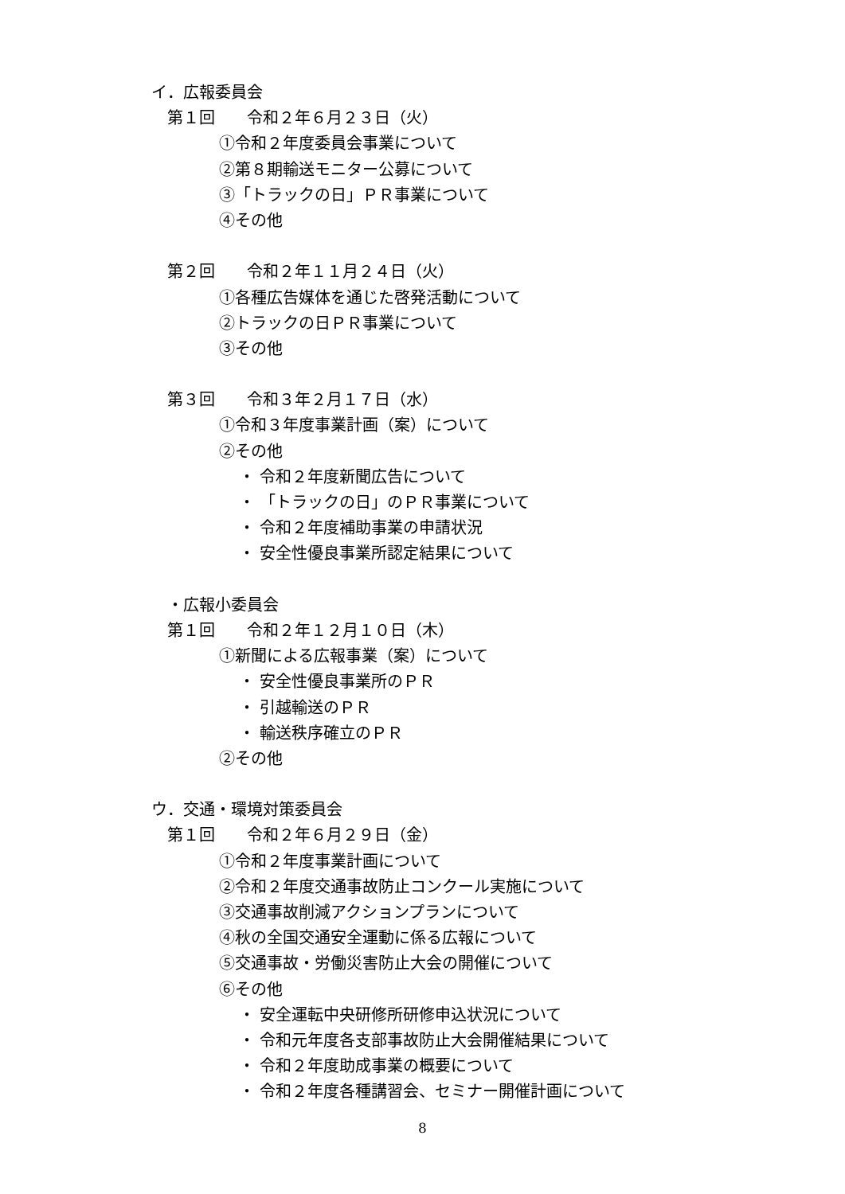イ．広報委員会
第１回　　令和２年６月２３日（火）
①令和２年度委員会事業について
②第８期輸送モニター公募について
③「トラックの日」ＰＲ事業について
④その他
第２回　　令和２年１１月２４日（火）
①各種広告媒体を通じた啓発活動について
②トラックの日ＰＲ事業について
③その他
第３回　　令和３年２月１７日（水）
①令和３年度事業計画（案）について
②その他
・ 令和２年度新聞広告について
・ 「トラックの日」のＰＲ事業について
・ 令和２年度補助事業の申請状況
・ 安全性優良事業所認定結果について
・広報小委員会
第１回　　令和２年１２月１０日（木）
①新聞による広報事業（案）について
・ 安全性優良事業所のＰＲ
・ 引越輸送のＰＲ
・ 輸送秩序確立のＰＲ
②その他
ウ．交通・環境対策委員会
第１回　　令和２年６月２９日（金）
①令和２年度事業計画について
②令和２年度交通事故防止コンクール実施について
③交通事故削減アクションプランについて
④秋の全国交通安全運動に係る広報について
⑤交通事故・労働災害防止大会の開催について
⑥その他
・ 安全運転中央研修所研修申込状況について
・ 令和元年度各支部事故防止大会開催結果について
・ 令和２年度助成事業の概要について
・ 令和２年度各種講習会、セミナー開催計画について
8